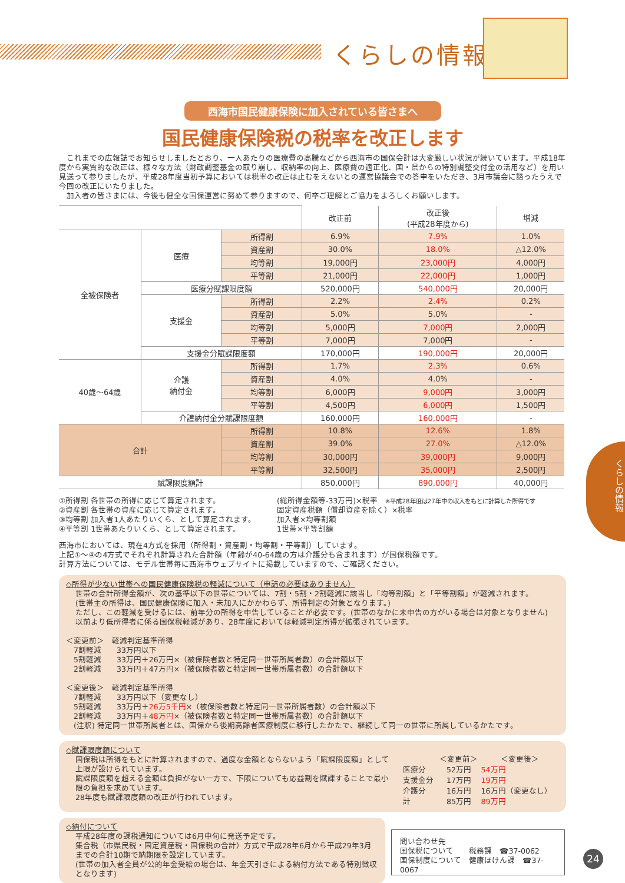くらしの情報
西海市国民健康保険に加入されている皆さまへ
国民健康保険税の税率を改正します
　これまでの広報誌でお知らせしましたとおり、一人あたりの医療費の高騰などから西海市の国保会計は大変厳しい状況が続いています。平成18年度から実質的な改正は、様々な方法（財政調整基金の取り崩し、収納率の向上、医療費の適正化、国・県からの特別調整交付金の活用など）を用い見送って参りましたが、平成28年度当初予算においては税率の改正は止むをえないとの運営協議会での答申をいただき、3月市議会に諮ったうえで今回の改正にいたりました。
　加入者の皆さまには、今後も健全な国保運営に努めて参りますので、何卒ご理解とご協力をよろしくお願いします。
| | | | 改正前 | 改正後 (平成28年度から) | 増減 |
| --- | --- | --- | --- | --- | --- |
| 全被保険者 | 医療 | 所得割 | 6.9% | 7.9% | 1.0% |
| | | 資産割 | 30.0% | 18.0% | △12.0% |
| | | 均等割 | 19,000円 | 23,000円 | 4,000円 |
| | | 平等割 | 21,000円 | 22,000円 | 1,000円 |
| | 医療分賦課限度額 | | 520,000円 | 540,000円 | 20,000円 |
| | 支援金 | 所得割 | 2.2% | 2.4% | 0.2% |
| | | 資産割 | 5.0% | 5.0% | - |
| | | 均等割 | 5,000円 | 7,000円 | 2,000円 |
| | | 平等割 | 7,000円 | 7,000円 | - |
| | 支援金分賦課限度額 | | 170,000円 | 190,000円 | 20,000円 |
| 40歳〜64歳 | 介護 納付金 | 所得割 | 1.7% | 2.3% | 0.6% |
| | | 資産割 | 4.0% | 4.0% | - |
| | | 均等割 | 6,000円 | 9,000円 | 3,000円 |
| | | 平等割 | 4,500円 | 6,000円 | 1,500円 |
| | 介護納付金分賦課限度額 | | 160,000円 | 160,000円 | - |
| 合計 | | 所得割 | 10.8% | 12.6% | 1.8% |
| | | 資産割 | 39.0% | 27.0% | △12.0% |
| | | 均等割 | 30,000円 | 39,000円 | 9,000円 |
| | | 平等割 | 32,500円 | 35,000円 | 2,500円 |
| 賦課限度額計 | | | 850,000円 | 890,000円 | 40,000円 |
①所得割 各世帯の所得に応じて算定されます。
②資産割 各世帯の資産に応じて算定されます。
③均等割 加入者1人あたりいくら、として算定されます。
④平等割 1世帯あたりいくら、として算定されます。
(総所得金額等-33万円)×税率　※平成28年度は27年中の収入をもとに計算した所得です
固定資産税額（償却資産を除く）×税率
加入者×均等割額
1世帯×平等割額
西海市においては、現在4方式を採用（所得割・資産割・均等割・平等割）しています。
上記①〜④の4方式でそれぞれ計算された合計額（年齢が40-64歳の方は介護分も含まれます）が国保税額です。
計算方法については、モデル世帯毎に西海市ウェブサイトに掲載していますので、ご確認ください。
◇所得が少ない世帯への国民健康保険税の軽減について（申請の必要はありません）
世帯の合計所得金額が、次の基準以下の世帯については、7割・5割・2割軽減に該当し「均等割額」と「平等割額」が軽減されます。
(世帯主の所得は、国民健康保険に加入・未加入にかかわらず、所得判定の対象となります。)
ただし、この軽減を受けるには、前年分の所得を申告していることが必要です。(世帯のなかに未申告の方がいる場合は対象となりません)
以前より低所得者に係る国保税軽減があり、28年度においては軽減判定所得が拡張されています。
＜変更前＞　軽減判定基準所得
　7割軽減　　33万円以下
　5割軽減　　33万円＋26万円×（被保険者数と特定同一世帯所属者数）の合計額以下
　2割軽減　　33万円＋47万円×（被保険者数と特定同一世帯所属者数）の合計額以下
＜変更後＞　軽減判定基準所得
　7割軽減　　33万円以下（変更なし）
　5割軽減　　33万円＋26万5千円×（被保険者数と特定同一世帯所属者数）の合計額以下
　2割軽減　　33万円＋48万円×（被保険者数と特定同一世帯所属者数）の合計額以下
　(注釈) 特定同一世帯所属者とは、国保から後期高齢者医療制度に移行したかたで、継続して同一の世帯に所属しているかたです。
◇賦課限度額について
国保税は所得をもとに計算されますので、過度な金額とならないよう「賦課限度額」として上限が設けられています。
賦課限度額を超える金額は負担がない一方で、下限についても応益割を賦課することで最小限の負担を求めています。
28年度も賦課限度額の改正が行われています。
| | ＜変更前＞ | ＜変更後＞ |
| 医療分 | 52万円 | 54万円 |
| 支援金分 | 17万円 | 19万円 |
| 介護分 | 16万円 | 16万円（変更なし） |
| 計 | 85万円 | 89万円 |
◇納付について
平成28年度の課税通知については6月中旬に発送予定です。
集合税（市県民税・固定資産税・国保税の合計）方式で平成28年6月から平成29年3月までの合計10期で納期限を設定しています。
(世帯の加入者全員が公的年金受給の場合は、年金天引きによる納付方法である特別徴収となります)
問い合わせ先
国保税について　　税務課　☎37-0062
国保制度について　健康ほけん課　☎37-0067
くらしの情報
24